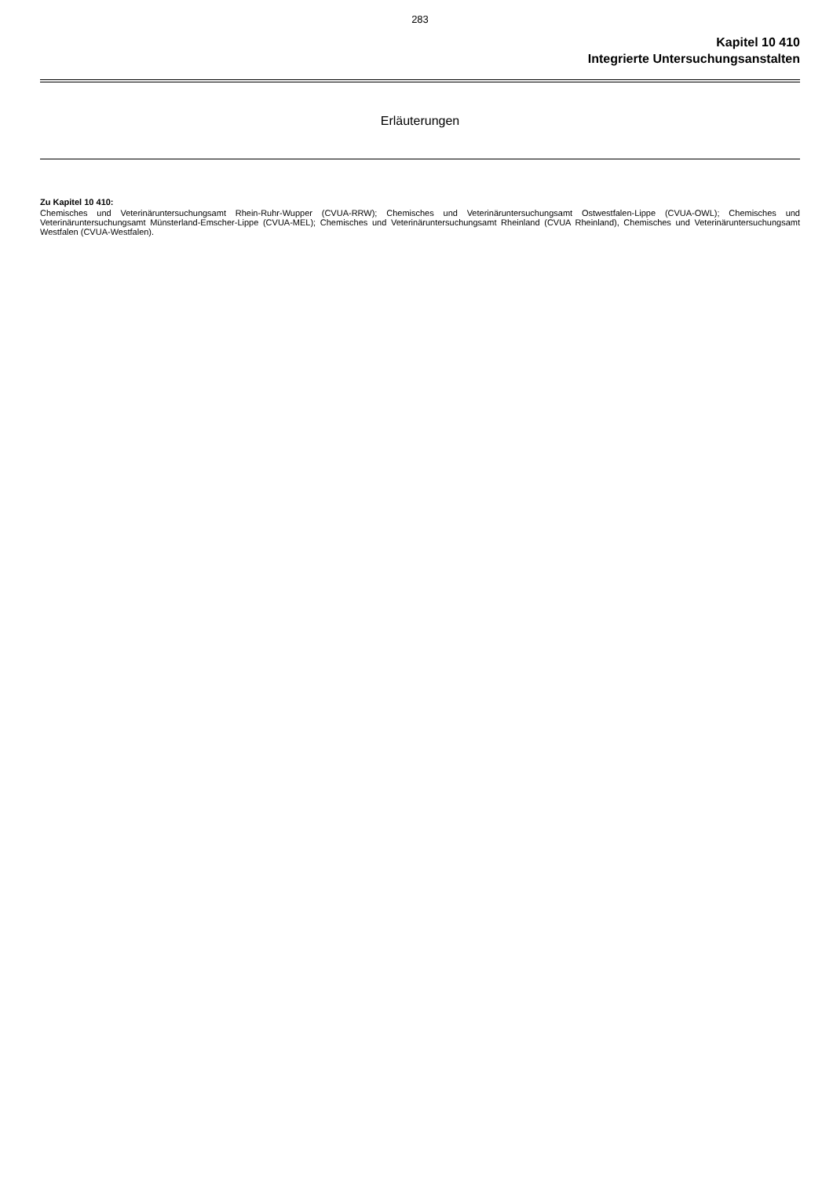283
Kapitel 10 410
Integrierte Untersuchungsanstalten
Erläuterungen
Zu Kapitel 10 410:
Chemisches und Veterinäruntersuchungsamt Rhein-Ruhr-Wupper (CVUA-RRW); Chemisches und Veterinäruntersuchungsamt Ostwestfalen-Lippe (CVUA-OWL); Chemisches und Veterinäruntersuchungsamt Münsterland-Emscher-Lippe (CVUA-MEL); Chemisches und Veterinäruntersuchungsamt Rheinland (CVUA Rheinland), Chemisches und Veterinäruntersuchungsamt Westfalen (CVUA-Westfalen).